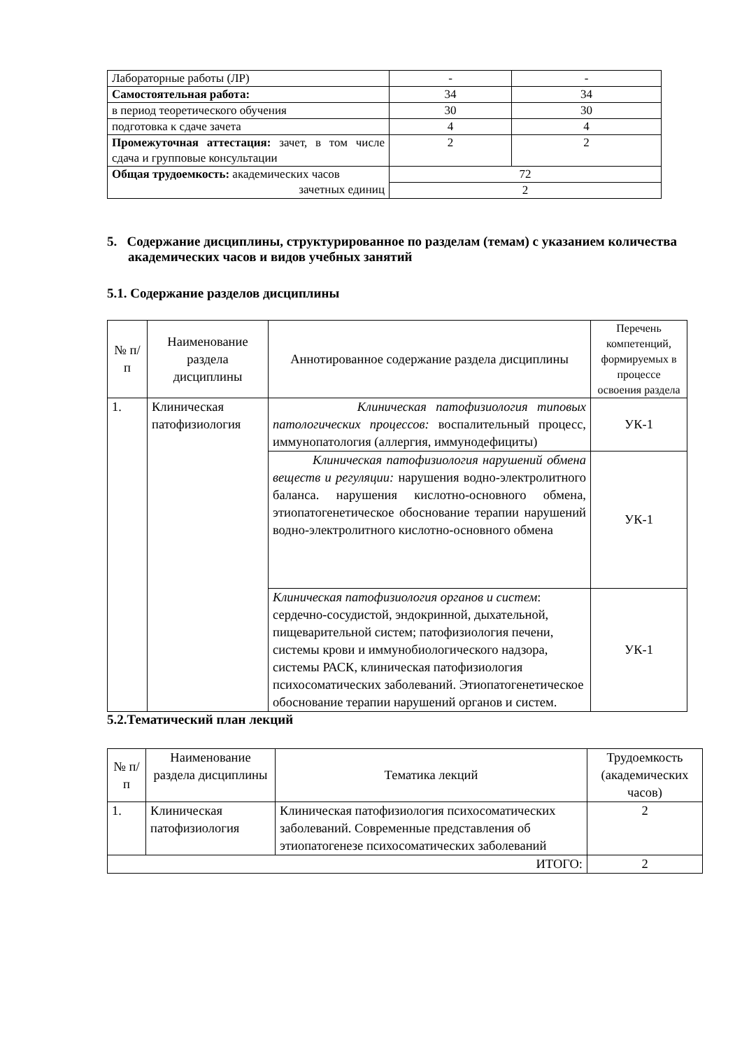| Лабораторные работы (ЛР) | - | - |
| Самостоятельная работа: | 34 | 34 |
| в период теоретического обучения | 30 | 30 |
| подготовка к сдаче зачета | 4 | 4 |
| Промежуточная аттестация: зачет, в том числе сдача и групповые консультации | 2 | 2 |
| Общая трудоемкость: академических часов зачетных единиц | 72 | |
| | 2 | |
5. Содержание дисциплины, структурированное по разделам (темам) с указанием количества академических часов и видов учебных занятий
5.1. Содержание разделов дисциплины
| № п/п | Наименование раздела дисциплины | Аннотированное содержание раздела дисциплины | Перечень компетенций, формируемых в процессе освоения раздела |
| --- | --- | --- | --- |
| 1. | Клиническая патофизиология | Клиническая патофизиология типовых патологических процессов: воспалительный процесс, иммунопатология (аллергия, иммунодефициты) | УК-1 |
| | | Клиническая патофизиология нарушений обмена веществ и регуляции: нарушения водно-электролитного баланса. нарушения кислотно-основного обмена, этиопатогенетическое обоснование терапии нарушений водно-электролитного кислотно-основного обмена | УК-1 |
| | | Клиническая патофизиология органов и систем : сердечно-сосудистой, эндокринной, дыхательной, пищеварительной систем; патофизиология печени, системы крови и иммунобиологического надзора, системы РАСК, клиническая патофизиология психосоматических заболеваний. Этиопатогенетическое обоснование терапии нарушений органов и систем. | УК-1 |
5.2.Тематический план лекций
| № п/п | Наименование раздела дисциплины | Тематика лекций | Трудоемкость (академических часов) |
| --- | --- | --- | --- |
| 1. | Клиническая патофизиология | Клиническая патофизиология психосоматических заболеваний. Современные представления об этиопатогенезе психосоматических заболеваний | 2 |
| ИТОГО: | | | 2 |